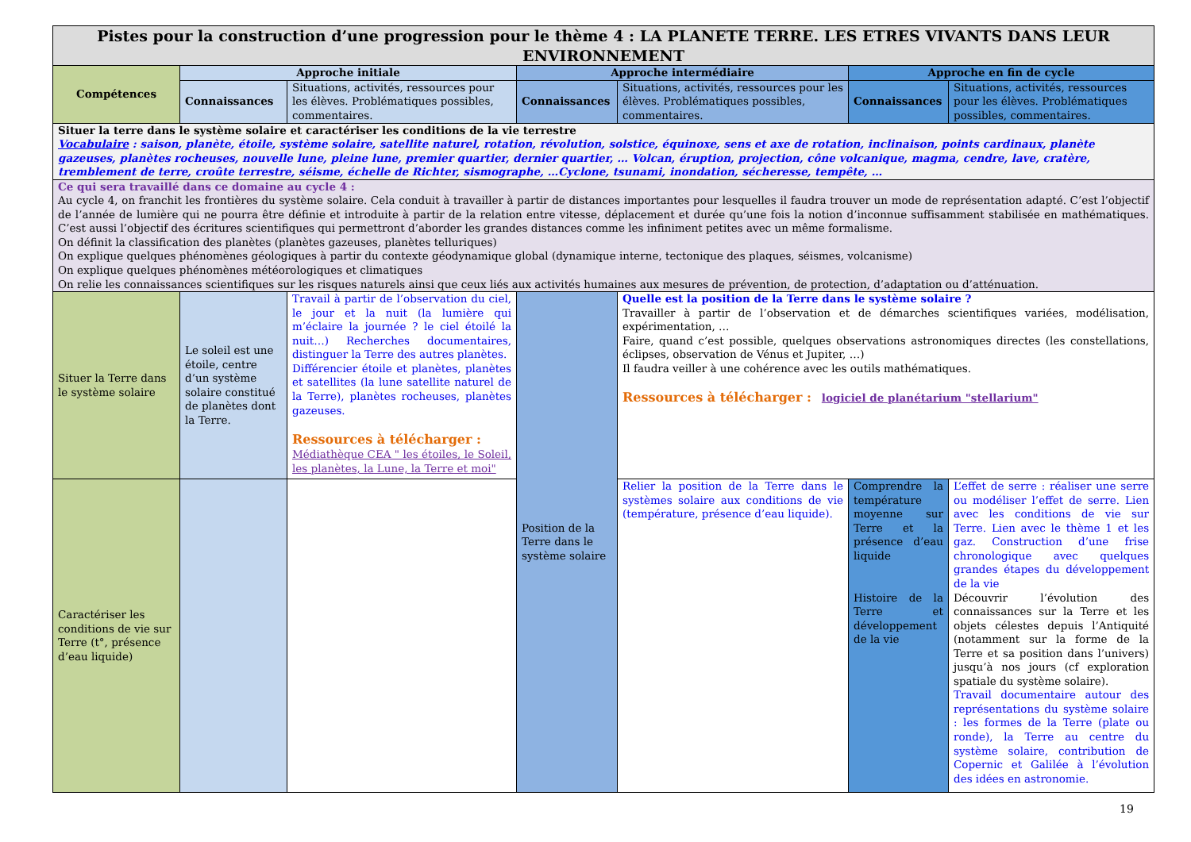| Pistes pour la construction d’une progression pour le thème 4 : LA PLANETE TERRE. LES ETRES VIVANTS DANS LEUR ENVIRONNEMENT | | | | | | |
| Compétences | Approche initiale | | Approche intermédiaire | | Approche en fin de cycle | |
| | Connaissances | Situations, activités, ressources pour les élèves. Problématiques possibles, commentaires. | Connaissances | Situations, activités, ressources pour les élèves. Problématiques possibles, commentaires. | Connaissances | Situations, activités, ressources pour les élèves. Problématiques possibles, commentaires. |
| Situer la terre dans le système solaire et caractériser les conditions de la vie terrestre Vocabulaire : saison, planète, étoile, système solaire, satellite naturel, rotation, révolution, solstice, équinoxe, sens et axe de rotation, inclinaison, points cardinaux, planète gazeuses, planètes rocheuses, nouvelle lune, pleine lune, premier quartier, dernier quartier, … Volcan, éruption, projection, cône volcanique, magma, cendre, lave, cratère, tremblement de terre, croûte terrestre, séisme, échelle de Richter, sismographe, …Cyclone, tsunami, inondation, sécheresse, tempête, … | | | | | | |
| Ce qui sera travaillé dans ce domaine au cycle 4 : Au cycle 4, on franchit les frontières du système solaire. Cela conduit à travailler à partir de distances importantes pour lesquelles il faudra trouver un mode de représentation adapté. C’est l’objectif de l’année de lumière qui ne pourra être définie et introduite à partir de la relation entre vitesse, déplacement et durée qu’une fois la notion d’inconnue suffisamment stabilisée en mathématiques. C’est aussi l’objectif des écritures scientifiques qui permettront d’aborder les grandes distances comme les infiniment petites avec un même formalisme. On définit la classification des planètes (planètes gazeuses, planètes telluriques) On explique quelques phénomènes géologiques à partir du contexte géodynamique global (dynamique interne, tectonique des plaques, séismes, volcanisme) On explique quelques phénomènes météorologiques et climatiques On relie les connaissances scientifiques sur les risques naturels ainsi que ceux liés aux activités humaines aux mesures de prévention, de protection, d’adaptation ou d’atténuation. | | | | | | |
| Situer la Terre dans le système solaire | Le soleil est une étoile, centre d’un système solaire constitué de planètes dont la Terre. | Travail à partir de l’observation du ciel, le jour et la nuit (la lumière qui m’éclaire la journée ? le ciel étoilé la nuit…) Recherches documentaires, distinguer la Terre des autres planètes. Différencier étoile et planètes, planètes et satellites (la lune satellite naturel de la Terre), planètes rocheuses, planètes gazeuses. Ressources à télécharger : Médiathèque CEA " les étoiles, le Soleil, les planètes, la Lune, la Terre et moi" | Position de la Terre dans le système solaire | Quelle est la position de la Terre dans le système solaire ? Travailler à partir de l’observation et de démarches scientifiques variées, modélisation, expérimentation, … Faire, quand c’est possible, quelques observations astronomiques directes (les constellations, éclipses, observation de Vénus et Jupiter, …) Il faudra veiller à une cohérence avec les outils mathématiques. Ressources à télécharger : logiciel de planétarium "stellarium" | | |
| Caractériser les conditions de vie sur Terre (t°, présence d’eau liquide) | | | | Relier la position de la Terre dans le systèmes solaire aux conditions de vie (température, présence d’eau liquide). | Comprendre la température moyenne sur Terre et la présence d’eau liquide Histoire de la Terre et développement de la vie | L’effet de serre : réaliser une serre ou modéliser l’effet de serre. Lien avec les conditions de vie sur Terre. Lien avec le thème 1 et les gaz. Construction d’une frise chronologique avec quelques grandes étapes du développement de la vie Découvrir l’évolution des connaissances sur la Terre et les objets célestes depuis l’Antiquité (notamment sur la forme de la Terre et sa position dans l’univers) jusqu’à nos jours (cf exploration spatiale du système solaire). Travail documentaire autour des représentations du système solaire : les formes de la Terre (plate ou ronde), la Terre au centre du système solaire, contribution de Copernic et Galilée à l’évolution des idées en astronomie. |
19